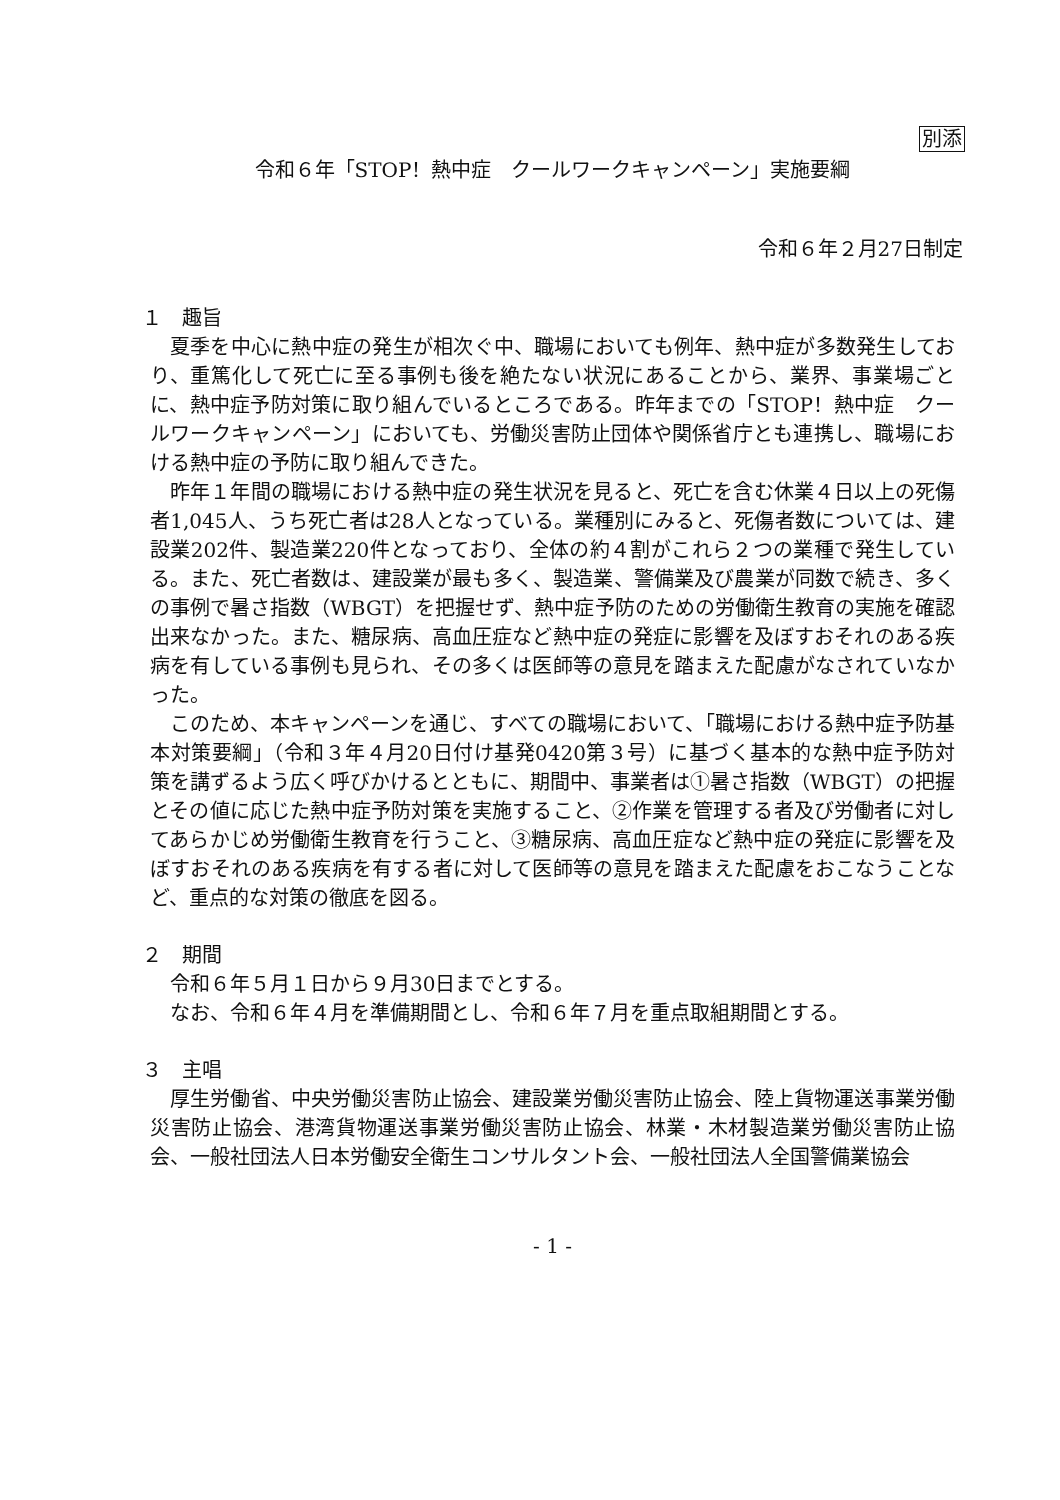別添
令和６年「STOP！熱中症　クールワークキャンペーン」実施要綱
令和６年２月27日制定
１　趣旨
夏季を中心に熱中症の発生が相次ぐ中、職場においても例年、熱中症が多数発生しており、重篤化して死亡に至る事例も後を絶たない状況にあることから、業界、事業場ごとに、熱中症予防対策に取り組んでいるところである。昨年までの「STOP！熱中症　クールワークキャンペーン」においても、労働災害防止団体や関係省庁とも連携し、職場における熱中症の予防に取り組んできた。
昨年１年間の職場における熱中症の発生状況を見ると、死亡を含む休業４日以上の死傷者1,045人、うち死亡者は28人となっている。業種別にみると、死傷者数については、建設業202件、製造業220件となっており、全体の約４割がこれら２つの業種で発生している。また、死亡者数は、建設業が最も多く、製造業、警備業及び農業が同数で続き、多くの事例で暑さ指数（WBGT）を把握せず、熱中症予防のための労働衛生教育の実施を確認出来なかった。また、糖尿病、高血圧症など熱中症の発症に影響を及ぼすおそれのある疾病を有している事例も見られ、その多くは医師等の意見を踏まえた配慮がなされていなかった。
このため、本キャンペーンを通じ、すべての職場において、「職場における熱中症予防基本対策要綱」（令和３年４月20日付け基発0420第３号）に基づく基本的な熱中症予防対策を講ずるよう広く呼びかけるとともに、期間中、事業者は①暑さ指数（WBGT）の把握とその値に応じた熱中症予防対策を実施すること、②作業を管理する者及び労働者に対してあらかじめ労働衛生教育を行うこと、③糖尿病、高血圧症など熱中症の発症に影響を及ぼすおそれのある疾病を有する者に対して医師等の意見を踏まえた配慮をおこなうことなど、重点的な対策の徹底を図る。
２　期間
令和６年５月１日から９月30日までとする。
なお、令和６年４月を準備期間とし、令和６年７月を重点取組期間とする。
３　主唱
厚生労働省、中央労働災害防止協会、建設業労働災害防止協会、陸上貨物運送事業労働災害防止協会、港湾貨物運送事業労働災害防止協会、林業・木材製造業労働災害防止協会、一般社団法人日本労働安全衛生コンサルタント会、一般社団法人全国警備業協会
- 1 -